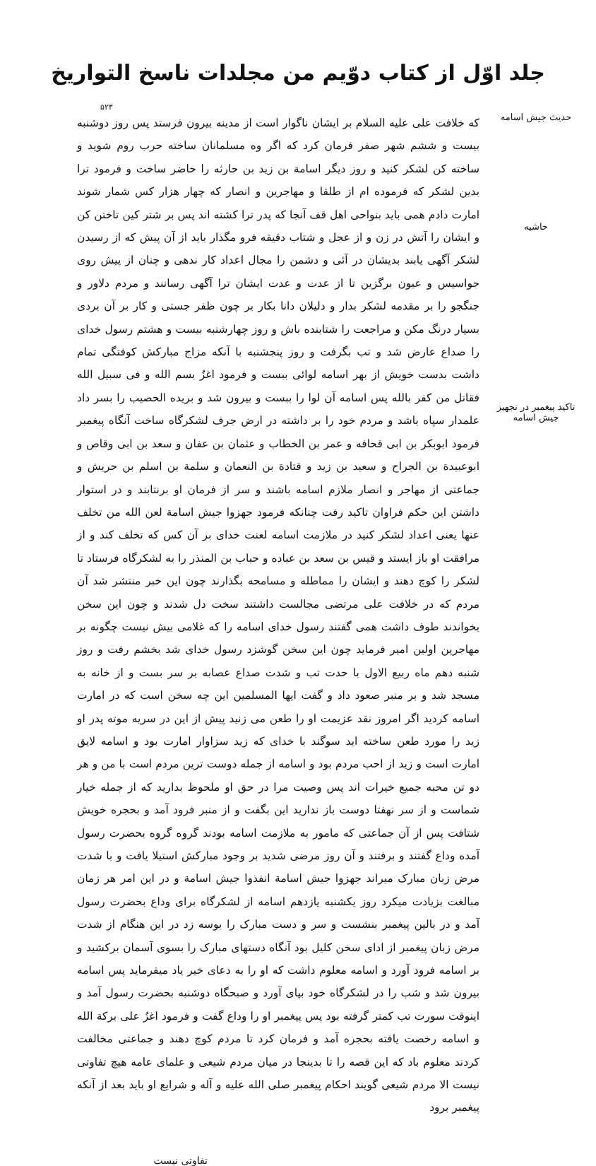جلد اوّل از کتاب دوّیم من مجلدات ناسخ التواریخ
۵۲۳
حدیث جیش اسامه
حاشیه
تاکید پیغمبر در تجهیز جیش اسامه
که خلافت علی علیه السلام بر ایشان ناگوار است از مدینه بیرون فرستد پس روز دوشنبه بیست و ششم شهر صفر فرمان کرد که اگر وه مسلمانان ساخته حرب روم شوید و ساخته کن لشکر کنید و روز دیگر اسامة بن زید بن حارثه را حاضر ساخت و فرمود ترا بدین لشکر که فرموده ام از طلقا و مهاجرین و انصار که چهار هزار کس شمار شوند امارت دادم همی باید بنواحی اهل قف آنجا که پدر ترا کشته اند پس بر شتر کین تاختن کن و ایشان را آتش در زن و از عجل و شتاب دقیقه فرو مگذار باید از آن پیش که از رسیدن لشکر آگهی یابند بدیشان در آئی و دشمن را مجال اعداد کار ندهی و چنان از پیش روی جواسیس و عیون برگزین تا از عدت و عدت ایشان ترا آگهی رسانند و مردم دلاور و جنگجو را بر مقدمه لشکر بدار و دلیلان دانا بکار بر چون ظفر جستی و کار بر آن بردی بسیار درنگ مکن و مراجعت را شتابنده باش و روز چهارشنبه بیست و هشتم رسول خدای را صداع عارض شد و تب بگرفت و روز پنجشنبه با آنکه مزاج مبارکش کوفتگی تمام داشت بدست خویش از بهر اسامه لوائی ببست و فرمود اغزُ بسم الله و فی سبیل الله فقاتل من کفر بالله پس اسامه آن لوا را ببست و بیرون شد و بریده الحصیب را بسر داد علمدار سپاه باشد و مردم خود را بر داشته در ارض جرف لشکرگاه ساخت آنگاه پیغمبر فرمود ابوبکر بن ابی قحافه و عمر بن الخطاب و عثمان بن عفان و سعد بن ابی وقاص و ابوعبیدة بن الجراح و سعید بن زید و قتادة بن النعمان و سلمة بن اسلم بن حریش و جماعتی از مهاجر و انصار ملازم اسامه باشند و سر از فرمان او برنتابند و در استوار داشتن این حکم فراوان تاکید رفت چنانکه فرمود جهزوا جیش اسامة لعن الله من تخلف عنها یعنی اعداد لشکر کنید در ملازمت اسامه لعنت خدای بر آن کس که تخلف کند و از مرافقت او باز ایستد و قیس بن سعد بن عباده و حباب بن المنذر را به لشکرگاه فرستاد تا لشکر را کوچ دهند و ایشان را مماطله و مسامحه بگذارند چون این خبر منتشر شد آن مردم که در خلافت علی مرتضی مجالست داشتند سخت دل شدند و چون این سخن بخواندند طوف داشت همی گفتند رسول خدای اسامه را که غلامی بیش نیست چگونه بر مهاجرین اولین امیر فرماید چون این سخن گوشزد رسول خدای شد بخشم رفت و روز شنبه دهم ماه ربیع الاول با حدت تب و شدت صداع عصابه بر سر بست و از خانه به مسجد شد و بر منبر صعود داد و گفت ایها المسلمین این چه سخن است که در امارت اسامه کردید اگر امروز نقد عزیمت او را طعن می زنید پیش از این در سریه موته پدر او زید را مورد طعن ساخته اید سوگند با خدای که زید سزاوار امارت بود و اسامه لایق امارت است و زید از احب مردم بود و اسامه از جمله دوست ترین مردم است با من و هر دو تن محبه جمیع خیرات اند پس وصیت مرا در حق او ملحوظ بدارید که از جمله خیار شماست و از سر نهفتا دوست باز ندارید این بگفت و از منبر فرود آمد و بحجره خویش شتافت پس از آن جماعتی که مامور به ملازمت اسامه بودند گروه گروه بحضرت رسول آمده وداع گفتند و برفتند و آن روز مرضی شدید بر وجود مبارکش استیلا یافت و با شدت مرض زبان مبارک میراند جهزوا جیش اسامة انفذوا جیش اسامة و در این امر هر زمان مبالغت بزیادت میکرد روز یکشنبه یازدهم اسامه از لشکرگاه برای وداع بحضرت رسول آمد و در بالین پیغمبر بنشست و سر و دست مبارک را بوسه زد در این هنگام از شدت مرض زبان پیغمبر از ادای سخن کلیل بود آنگاه دستهای مبارک را بسوی آسمان برکشید و بر اسامه فرود آورد و اسامه معلوم داشت که او را به دعای خیر یاد میفرماید پس اسامه بیرون شد و شب را در لشکرگاه خود بپای آورد و صبحگاه دوشنبه بحضرت رسول آمد و اینوقت سورت تب کمتر گرفته بود پس پیغمبر او را وداع گفت و فرمود اغزُ علی برکة الله و اسامه رخصت یافته بحجره آمد و فرمان کرد تا مردم کوچ دهند و جماعتی مخالفت کردند معلوم باد که این قصه را تا بدینجا در میان مردم شیعی و علمای عامه هیچ تفاوتی نیست الا مردم شیعی گویند احکام پیغمبر صلی الله علیه و آله و شرایع او باید بعد از آنکه پیغمبر برود
تفاوتی نیست